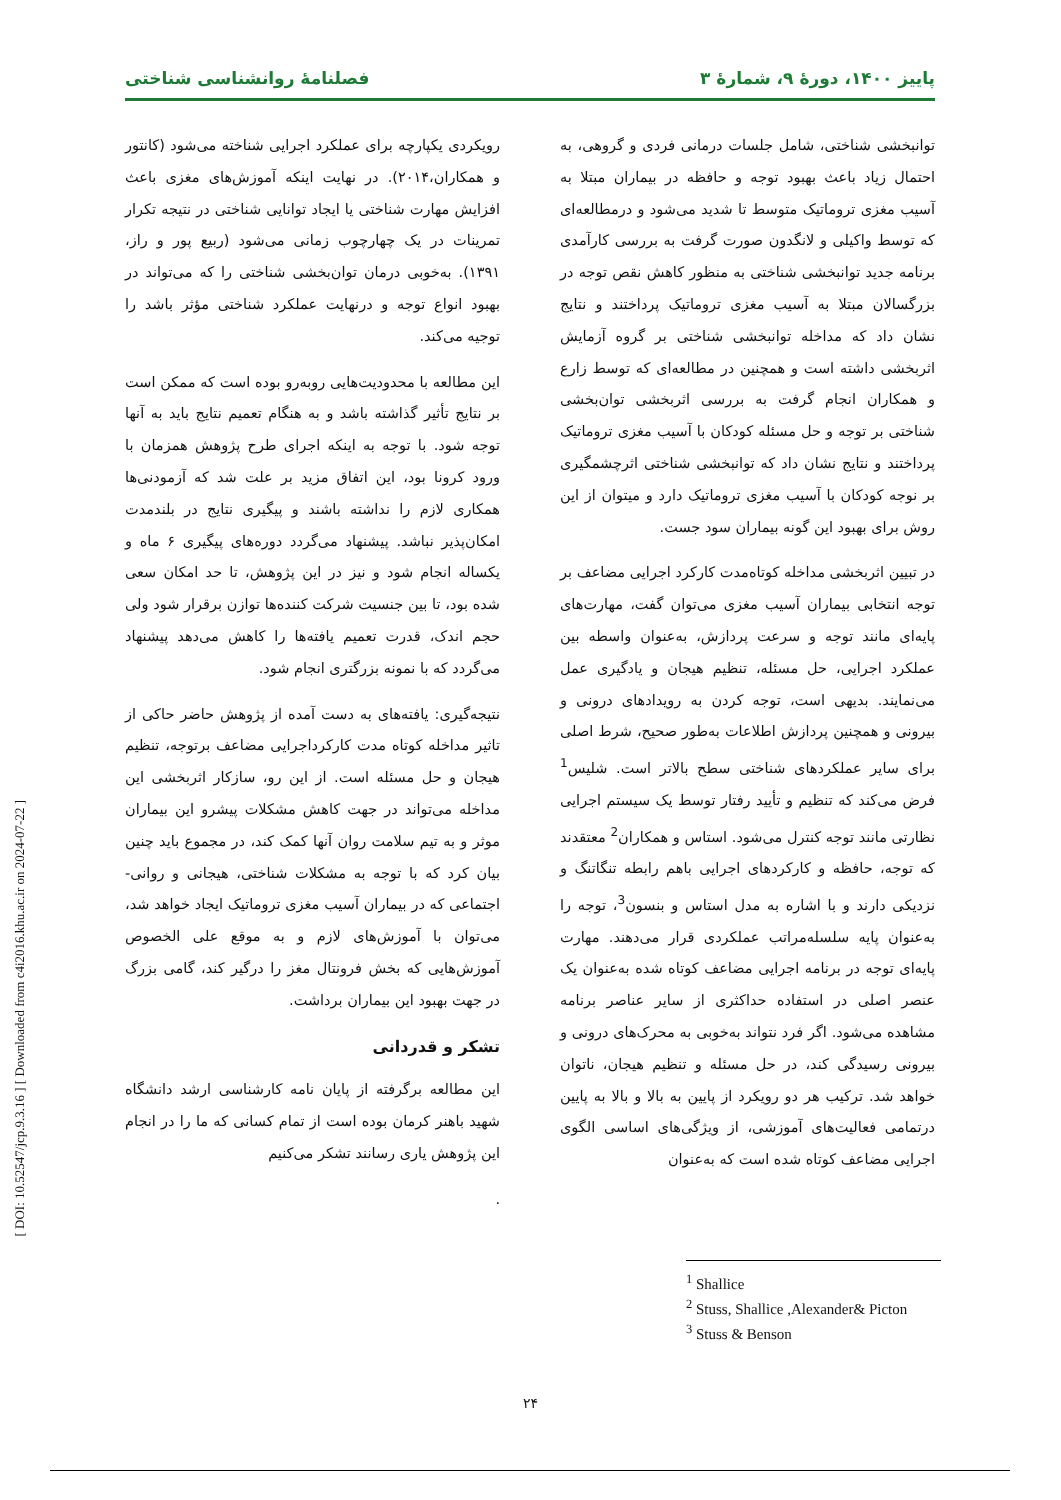پاییز ۱۴۰۰، دورهٔ ۹، شمارهٔ ۳ فصلنامهٔ روانشناسی شناختی
توانبخشی شناختی، شامل جلسات درمانی فردی و گروهی، به احتمال زیاد باعث بهبود توجه و حافظه در بیماران مبتلا به آسیب مغزی تروماتیک متوسط تا شدید می‌شود و درمطالعه‌ای که توسط واکیلی و لانگدون صورت گرفت به بررسی کارآمدی برنامه جدید توانبخشی شناختی به منظور کاهش نقص توجه در بزرگسالان مبتلا به آسیب مغزی تروماتیک پرداختند و نتایج نشان داد که مداخله توانبخشی شناختی بر گروه آزمایش اثربخشی داشته است و همچنین در مطالعه‌ای که توسط زارع و همکاران انجام گرفت به بررسی اثربخشی توان‌بخشی شناختی بر توجه و حل مسئله کودکان با آسیب مغزی تروماتیک پرداختند و نتایج نشان داد که توانبخشی شناختی اثرچشمگیری بر نوجه کودکان با آسیب مغزی تروماتیک دارد و میتوان از این روش برای بهبود این گونه بیماران سود جست.
در تبیین اثربخشی مداخله کوتاه‌مدت کارکرد اجرایی مضاعف بر توجه انتخابی بیماران آسیب مغزی می‌توان گفت، مهارت‌های پایه‌ای مانند توجه و سرعت پردازش، به‌عنوان واسطه بین عملکرد اجرایی، حل مسئله، تنظیم هیجان و یادگیری عمل می‌نمایند. بدیهی است، توجه کردن به رویدادهای درونی و بیرونی و همچنین پردازش اطلاعات به‌طور صحیح، شرط اصلی برای سایر عملکردهای شناختی سطح بالاتر است. شلیس<sup>1</sup> فرض می‌کند که تنظیم و تأیید رفتار توسط یک سیستم اجرایی نظارتی مانند توجه کنترل می‌شود. استاس و همکاران<sup>2</sup> معتقدند که توجه، حافظه و کارکردهای اجرایی باهم رابطه تنگاتنگ و نزدیکی دارند و با اشاره به مدل استاس و بنسون<sup>3</sup>، توجه را به‌عنوان پایه سلسله‌مراتب عملکردی قرار می‌دهند. مهارت پایه‌ای توجه در برنامه اجرایی مضاعف کوتاه شده به‌عنوان یک عنصر اصلی در استفاده حداکثری از سایر عناصر برنامه مشاهده می‌شود. اگر فرد نتواند به‌خوبی به محرک‌های درونی و بیرونی رسیدگی کند، در حل مسئله و تنظیم هیجان، ناتوان خواهد شد. ترکیب هر دو رویکرد از پایین به بالا و بالا به پایین درتمامی فعالیت‌های آموزشی، از ویژگی‌های اساسی الگوی اجرایی مضاعف کوتاه شده است که به‌عنوان
رویکردی یکپارچه برای عملکرد اجرایی شناخته می‌شود (کانتور و همکاران،۲۰۱۴). در نهایت اینکه آموزش‌های مغزی باعث افزایش مهارت شناختی یا ایجاد توانایی شناختی در نتیجه تکرار تمرینات در یک چهارچوب زمانی می‌شود (ربیع پور و راز، ۱۳۹۱). به‌خوبی درمان توان‌بخشی شناختی را که می‌تواند در بهبود انواع توجه و درنهایت عملکرد شناختی مؤثر باشد را توجیه می‌کند.
این مطالعه با محدودیت‌هایی روبه‌رو بوده است که ممکن است بر نتایج تأثیر گذاشته باشد و به هنگام تعمیم نتایج باید به آنها توجه شود. با توجه به اینکه اجرای طرح پژوهش همزمان با ورود کرونا بود، این اتفاق مزید بر علت شد که آزمودنی‌ها همکاری لازم را نداشته باشند و پیگیری نتایج در بلندمدت امکان‌پذیر نباشد. پیشنهاد می‌گردد دوره‌های پیگیری ۶ ماه و یکساله انجام شود و نیز در این پژوهش، تا حد امکان سعی شده بود، تا بین جنسیت شرکت کننده‌ها توازن برقرار شود ولی حجم اندک، قدرت تعمیم یافته‌ها را کاهش می‌دهد پیشنهاد می‌گردد که با نمونه بزرگتری انجام شود.
نتیجه‌گیری: یافته‌های به دست آمده از پژوهش حاضر حاکی از تاثیر مداخله کوتاه مدت کارکرداجرایی مضاعف برتوجه، تنظیم هیجان و حل مسئله است. از این رو، سازکار اثربخشی این مداخله می‌تواند در جهت کاهش مشکلات پیشرو این بیماران موثر و به تیم سلامت روان آنها کمک کند، در مجموع باید چنین بیان کرد که با توجه به مشکلات شناختی، هیجانی و روانی- اجتماعی که در بیماران آسیب مغزی تروماتیک ایجاد خواهد شد، می‌توان با آموزش‌های لازم و به موقع علی الخصوص آموزش‌هایی که بخش فرونتال مغز را درگیر کند، گامی بزرگ در جهت بهبود این بیماران برداشت.
تشکر و قدردانی
این مطالعه برگرفته از پایان نامه کارشناسی ارشد دانشگاه شهید باهنر کرمان بوده است از تمام کسانی که ما را در انجام این پژوهش یاری رسانند تشکر می‌کنیم
.
<sup>1</sup> Shallice
<sup>2</sup> Stuss, Shallice ,Alexander& Picton
<sup>3</sup> Stuss & Benson
۲۴
[ DOI: 10.52547/jcp.9.3.16 ] [ Downloaded from c4i2016.khu.ac.ir on 2024-07-22 ]